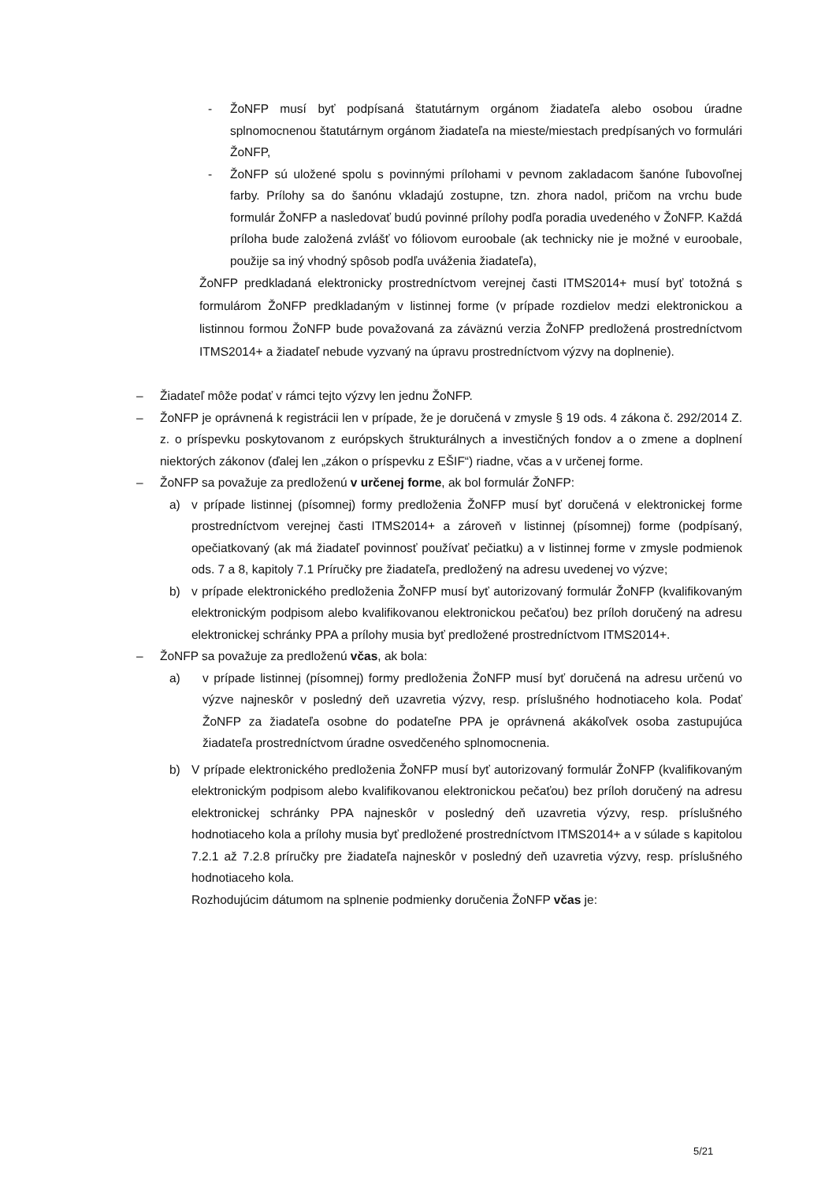- ŽoNFP musí byť podpísaná štatutárnym orgánom žiadateľa alebo osobou úradne splnomocnenou štatutárnym orgánom žiadateľa na mieste/miestach predpísaných vo formulári ŽoNFP,
- ŽoNFP sú uložené spolu s povinnými prílohami v pevnom zakladacom šanóne ľubovoľnej farby. Prílohy sa do šanónu vkladajú zostupne, tzn. zhora nadol, pričom na vrchu bude formulár ŽoNFP a nasledovať budú povinné prílohy podľa poradia uvedeného v ŽoNFP. Každá príloha bude založená zvlášť vo fóliovom euroobale (ak technicky nie je možné v euroobale, použije sa iný vhodný spôsob podľa uváženia žiadateľa),
ŽoNFP predkladaná elektronicky prostredníctvom verejnej časti ITMS2014+ musí byť totožná s formulárom ŽoNFP predkladaným v listinnej forme (v prípade rozdielov medzi elektronickou a listinnou formou ŽoNFP bude považovaná za záväznú verzia ŽoNFP predložená prostredníctvom ITMS2014+ a žiadateľ nebude vyzvaný na úpravu prostredníctvom výzvy na doplnenie).
– Žiadateľ môže podať v rámci tejto výzvy len jednu ŽoNFP.
– ŽoNFP je oprávnená k registrácii len v prípade, že je doručená v zmysle § 19 ods. 4 zákona č. 292/2014 Z. z. o príspevku poskytovanom z európskych štrukturálnych a investičných fondov a o zmene a doplnení niektorých zákonov (ďalej len „zákon o príspevku z EŠIF“) riadne, včas a v určenej forme.
– ŽoNFP sa považuje za predloženú v určenej forme, ak bol formulár ŽoNFP:
a) v prípade listinnej (písomnej) formy predloženia ŽoNFP musí byť doručená v elektronickej forme prostredníctvom verejnej časti ITMS2014+ a zároveň v listinnej (písomnej) forme (podpísaný, opečiatkovaný (ak má žiadateľ povinnosť používať pečiatku) a v listinnej forme v zmysle podmienok ods. 7 a 8, kapitoly 7.1 Príručky pre žiadateľa, predložený na adresu uvedenej vo výzve;
b) v prípade elektronického predloženia ŽoNFP musí byť autorizovaný formulár ŽoNFP (kvalifikovaným elektronickým podpisom alebo kvalifikovanou elektronickou pečaťou) bez príloh doručený na adresu elektronickej schránky PPA a prílohy musia byť predložené prostredníctvom ITMS2014+.
– ŽoNFP sa považuje za predloženú včas, ak bola:
a) v prípade listinnej (písomnej) formy predloženia ŽoNFP musí byť doručená na adresu určenú vo výzve najneskôr v posledný deň uzavretia výzvy, resp. príslušného hodnotiaceho kola. Podať ŽoNFP za žiadateľa osobne do podateľne PPA je oprávnená akákoľvek osoba zastupujúca žiadateľa prostredníctvom úradne osvedčeného splnomocnenia.
b) V prípade elektronického predloženia ŽoNFP musí byť autorizovaný formulár ŽoNFP (kvalifikovaným elektronickým podpisom alebo kvalifikovanou elektronickou pečaťou) bez príloh doručený na adresu elektronickej schránky PPA najneskôr v posledný deň uzavretia výzvy, resp. príslušného hodnotiaceho kola a prílohy musia byť predložené prostredníctvom ITMS2014+ a v súlade s kapitolou 7.2.1 až 7.2.8 príručky pre žiadateľa najneskôr v posledný deň uzavretia výzvy, resp. príslušného hodnotiaceho kola.
Rozhodujúcim dátumom na splnenie podmienky doručenia ŽoNFP včas je:
5/21